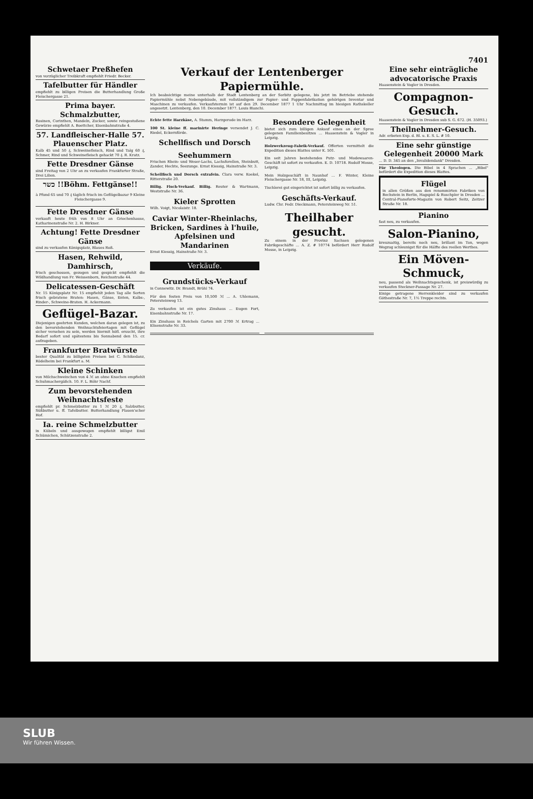7401
Schwetaer Preßhefen
von vorzüglicher Treibkraft empfiehlt Friedr. Becker.
Tafelbutter für Händler
empfiehlt zu billigen Preisen die Butterhandlung Große Fleischergasse 21.
Prima bayer. Schmalzbutter,
Rosinen, Corinthen, Mandeln, Zucker, sowie reingestoßene Gewürze empfiehlt A. Boettcher, Eisenbahnstraße 4.
57. Landfleischer-Halle 57. Plauenscher Platz.
Kalb 45 und 50 ₰, Schweinefleisch, Rind und Talg 60 ₰, Schmer, Rind und Schweinefleisch gehackt 70 ₰. R. Kratz.
Fette Dresdner Gänse
sind Freitag von 2 Uhr an zu verkaufen Frankfurter Straße, Drei Lilien.
כשר !!Böhm. Fettgänse!!
à Pfund 65 und 70 ₰ täglich frisch im Geflügelbazar 9 Kleine Fleischergasse 9.
Fette Dresdner Gänse
verkauft heute früh von 8 Uhr an Griechenhause, Katharinenstraße Nr. 2. H. Birkner.
Achtung! Fette Dresdner Gänse
sind zu verkaufen Königsplatz, Blaues Roß.
Hasen, Rehwild, Damhirsch,
frisch geschossen, gezogen und gespickt empfiehlt die Wildhandlung von Fr. Weissenborn, Reichsstraße 44.
Delicatessen-Geschäft
Nr. 15 Königsplatz Nr. 15 empfiehlt jeden Tag alle Sorten frisch gebratene Braten: Hasen, Gänse, Enten, Kalbs-, Rinder-, Schweine-Braten. H. Ackermann.
Geflügel-Bazar.
Diejenigen geehrten Kunden, welchen daran gelegen ist, zu den bevorstehenden Weihnachtsfeiertagen mit Geflügel sicher versehen zu sein, werden hiermit höfl. ersucht, ihre Bedarf sofort und spätestens bis Sonnabend den 15. cr. aufzugeben.
Frankfurter Bratwürste
bester Qualität zu billigsten Preisen bei C. Schikedanz, Rödelheim bei Frankfurt a. M.
Kleine Schinken
von Milchschweinchen von 4 ℳ an ohne Knochen empfiehlt Schuhmachergäßch. 10. F. L. Böhr Nachf.
Zum bevorstehenden Weihnachtsfeste
empfiehlt pr. Schmelzbutter zu 1 ℳ 20 ₰, Salzbutter, Süßbutter u. ff. Tafelbutter. Butterhandlung Plauen'scher Hof.
Ia. reine Schmelzbutter
in Kübeln und ausgewogen empfiehlt billigst Emil Schümichen, Schützenstraße 2.
Verkauf der Lentenberger Papiermühle.
Ich beabsichtige meine unterhalb der Stadt Lentenberg an der Sorbitz gelegene, bis jetzt im Betriebe stehende Papiermühle nebst Nebengebäude, mit vollständigem zur Papier- und Pappenfabrikation gehörigen Inventar und Maschinen zu verkaufen. Verkaufstermin ist auf den 29. December 1877 1 Uhr Nachmittag im hiesigen Rathskeller angesetzt. Lentenberg, den 10. December 1877. Louis Bianchi.
Echte fette Harzkäse, A. Stamm, Harzgerode im Harz.
100 St. kleine ff. marinirte Heringe versendet J. C. Riedel, Eckernförde.
Schellfisch und Dorsch
Seehummern
Frischen Rhein- und Weser-Lachs, Lachsforellen, Steinbutt, Zander, Hechte, Seezunge. Ernst Kiessig, Hainstraße Nr. 3.
Schellfisch und Dorsch extrafein. Clara verw. Koekel, Ritterstraße 20.
Billig. Fisch-Verkauf. Billig. Reuter & Wartmann, Weststraße Nr. 36.
Kieler Sprotten
Wilh. Voigt, Nicolaistr. 18.
Caviar Winter-Rheinlachs, Bricken, Sardines à l'huile, Apfelsinen und Mandarinen
Ernst Kiessig, Hainstraße Nr. 3.
Verkäufe.
Grundstücks-Verkauf
in Connewitz. Dr. Brandt, Brühl 74.
Für den festen Preis von 10,500 ℳ ... A. Uhlemann, Petersteinweg 13.
Zu verkaufen ist ein gutes Zinshaus ... Eugen Fort, Eisenbahnstraße Nr. 17.
Ein Zinshaus in Reichels Garten mit 2700 ℳ Ertrag ... Elisenstraße Nr. 33.
Besondere Gelegenheit
bietet sich zum billigen Ankauf eines an der Spree gelegenen Familienbesitzes ... Haasenstein & Vogler in Leipzig.
Holzwerkzeug-Fabrik-Verkauf. Offerten vermittelt die Expedition dieses Blattes unter K. 501.
Ein seit Jahren bestehendes Putz- und Modewaaren-Geschäft ist sofort zu verkaufen. E. D. 10718. Rudolf Mosse, Leipzig.
Mein Holzgeschäft in Naunhof ... F. Winter, Kleine Fleischergasse Nr. 18, III, Leipzig.
Tischlerei gut eingerichtet ist sofort billig zu verkaufen.
Geschäfts-Verkauf.
Ludw. Chr. Fedr. Dieckmann, Petersteinweg Nr. 51.
Theilhaber gesucht.
Zu einem in der Provinz Sachsen gelegenen Fabrikgeschäfte ... A. Z. # 10774 befördert Herr Rudolf Mosse, in Leipzig.
Eine sehr einträgliche advocatorische Praxis
Haasenstein & Vogler in Dresden.
Compagnon-Gesuch.
Haasenstein & Vogler in Dresden sub S. G. 672. (H. 35093.)
Theilnehmer-Gesuch.
Adr. erbeten Exp. d. Bl. u. E. S. L. # 10.
Eine sehr günstige Gelegenheit 20000 Mark... D. D. 345 an den „Invalidendank" Dresden.
Für Theologen. Die Bibel in 4 Sprachen ... „Bibel" befördert die Expedition dieses Blattes.
Flügel
in allen Größen aus den renommirten Fabriken von Bechstein in Berlin, Hagspiel & Ruschpler in Dresden ... Central-Pianoforte-Magazin von Robert Seitz, Zeitzer Straße Nr. 18.
Pianino
fast neu, zu verkaufen.
Salon-Pianino,
kreuzsaitig, bereits noch neu, brillant im Ton, wegen Wegzug schleunigst für die Hälfte des reellen Werthes.
Ein Möven-Schmuck,
neu, passend als Weihnachtsgeschenk, ist preiswürdig zu verkaufen Steckner-Passage Nr. 27.
Einige getragene Herrenkleider sind zu verkaufen Göthestraße Nr. 7, 1½ Treppe rechts.
SLUB
Wir führen Wissen.